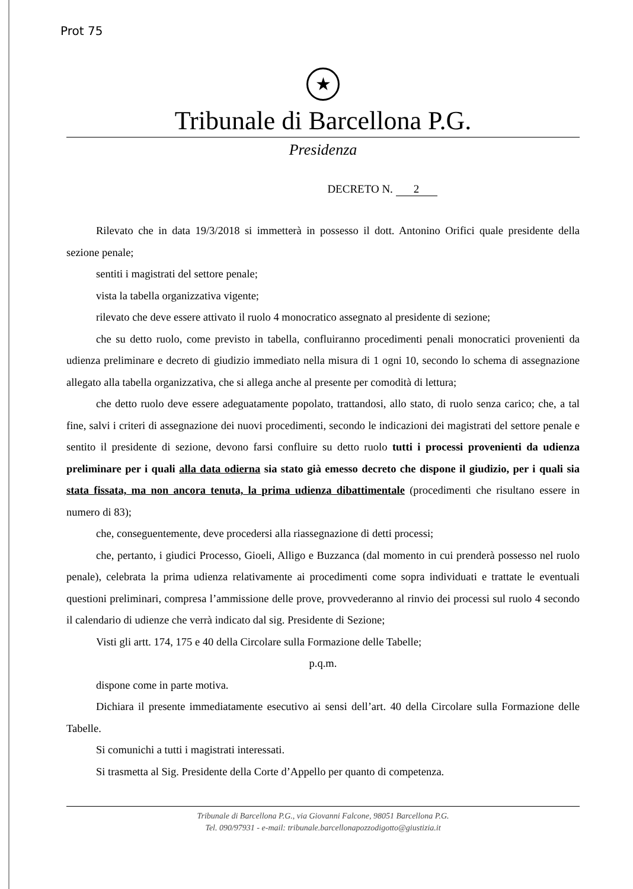Prot 75
★
Tribunale di Barcellona P.G.
Presidenza
DECRETO N. 2
Rilevato che in data 19/3/2018 si immetterà in possesso il dott. Antonino Orifici quale presidente della sezione penale;
sentiti i magistrati del settore penale;
vista la tabella organizzativa vigente;
rilevato che deve essere attivato il ruolo 4 monocratico assegnato al presidente di sezione;
che su detto ruolo, come previsto in tabella, confluiranno procedimenti penali monocratici provenienti da udienza preliminare e decreto di giudizio immediato nella misura di 1 ogni 10, secondo lo schema di assegnazione allegato alla tabella organizzativa, che si allega anche al presente per comodità di lettura;
che detto ruolo deve essere adeguatamente popolato, trattandosi, allo stato, di ruolo senza carico; che, a tal fine, salvi i criteri di assegnazione dei nuovi procedimenti, secondo le indicazioni dei magistrati del settore penale e sentito il presidente di sezione, devono farsi confluire su detto ruolo tutti i processi provenienti da udienza preliminare per i quali alla data odierna sia stato già emesso decreto che dispone il giudizio, per i quali sia stata fissata, ma non ancora tenuta, la prima udienza dibattimentale (procedimenti che risultano essere in numero di 83);
che, conseguentemente, deve procedersi alla riassegnazione di detti processi;
che, pertanto, i giudici Processo, Gioeli, Alligo e Buzzanca (dal momento in cui prenderà possesso nel ruolo penale), celebrata la prima udienza relativamente ai procedimenti come sopra individuati e trattate le eventuali questioni preliminari, compresa l’ammissione delle prove, provvederanno al rinvio dei processi sul ruolo 4 secondo il calendario di udienze che verrà indicato dal sig. Presidente di Sezione;
Visti gli artt. 174, 175 e 40 della Circolare sulla Formazione delle Tabelle;
p.q.m.
dispone come in parte motiva.
Dichiara il presente immediatamente esecutivo ai sensi dell’art. 40 della Circolare sulla Formazione delle Tabelle.
Si comunichi a tutti i magistrati interessati.
Si trasmetta al Sig. Presidente della Corte d’Appello per quanto di competenza.
Tribunale di Barcellona P.G., via Giovanni Falcone, 98051 Barcellona P.G.
Tel. 090/97931 - e-mail: tribunale.barcellonapozzodigotto@giustizia.it